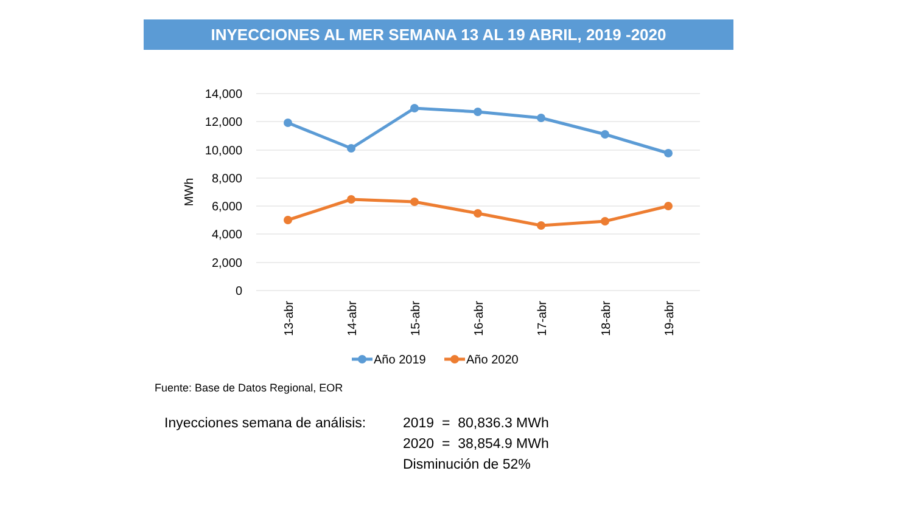INYECCIONES AL MER SEMANA 13 AL 19 ABRIL, 2019 -2020
14,000
12,000
10,000
8,000
6,000
4,000
2,000
0
MWh
13-abr
14-abr
15-abr
16-abr
17-abr
18-abr
19-abr
Año 2019
Año 2020
Fuente: Base de Datos Regional, EOR
Inyecciones semana de análisis:
2019 = 80,836.3 MWh
2020 = 38,854.9 MWh
Disminución de 52%